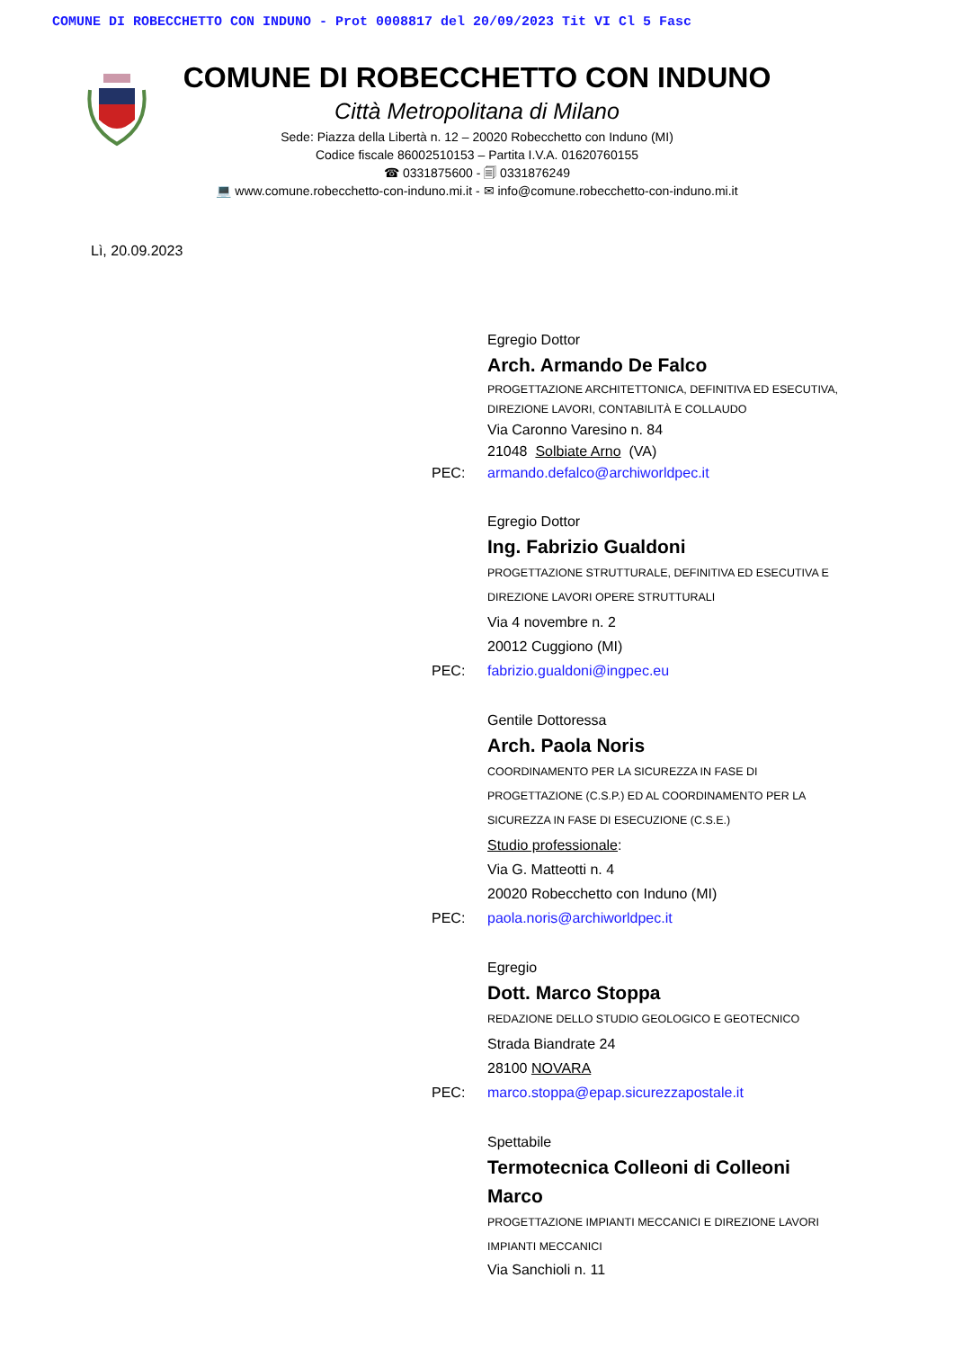COMUNE DI ROBECCHETTO CON INDUNO - Prot 0008817 del 20/09/2023 Tit VI Cl 5 Fasc
COMUNE DI ROBECCHETTO CON INDUNO
Città Metropolitana di Milano
Sede: Piazza della Libertà n. 12 – 20020 Robecchetto con Induno (MI)
Codice fiscale 86002510153 – Partita I.V.A. 01620760155
☎ 0331875600 - 🗐 0331876249
💻 www.comune.robecchetto-con-induno.mi.it - ✉ info@comune.robecchetto-con-induno.mi.it
Lì, 20.09.2023
Egregio Dottor
Arch. Armando De Falco
PROGETTAZIONE ARCHITETTONICA, DEFINITIVA ED ESECUTIVA,
DIREZIONE LAVORI, CONTABILITÀ E COLLAUDO
Via Caronno Varesino n. 84
21048 Solbiate Arno (VA)
PEC: armando.defalco@archiworldpec.it
Egregio Dottor
Ing. Fabrizio Gualdoni
PROGETTAZIONE STRUTTURALE, DEFINITIVA ED ESECUTIVA E
DIREZIONE LAVORI OPERE STRUTTURALI
Via 4 novembre n. 2
20012 Cuggiono (MI)
PEC: fabrizio.gualdoni@ingpec.eu
Gentile Dottoressa
Arch. Paola Noris
COORDINAMENTO PER LA SICUREZZA IN FASE DI
PROGETTAZIONE (C.S.P.) ED AL COORDINAMENTO PER LA
SICUREZZA IN FASE DI ESECUZIONE (C.S.E.)
Studio professionale:
Via G. Matteotti n. 4
20020 Robecchetto con Induno (MI)
PEC: paola.noris@archiworldpec.it
Egregio
Dott. Marco Stoppa
REDAZIONE DELLO STUDIO GEOLOGICO E GEOTECNICO
Strada Biandrate 24
28100 NOVARA
PEC: marco.stoppa@epap.sicurezzapostale.it
Spettabile
Termotecnica Colleoni di Colleoni
Marco
PROGETTAZIONE IMPIANTI MECCANICI E DIREZIONE LAVORI
IMPIANTI MECCANICI
Via Sanchioli n. 11